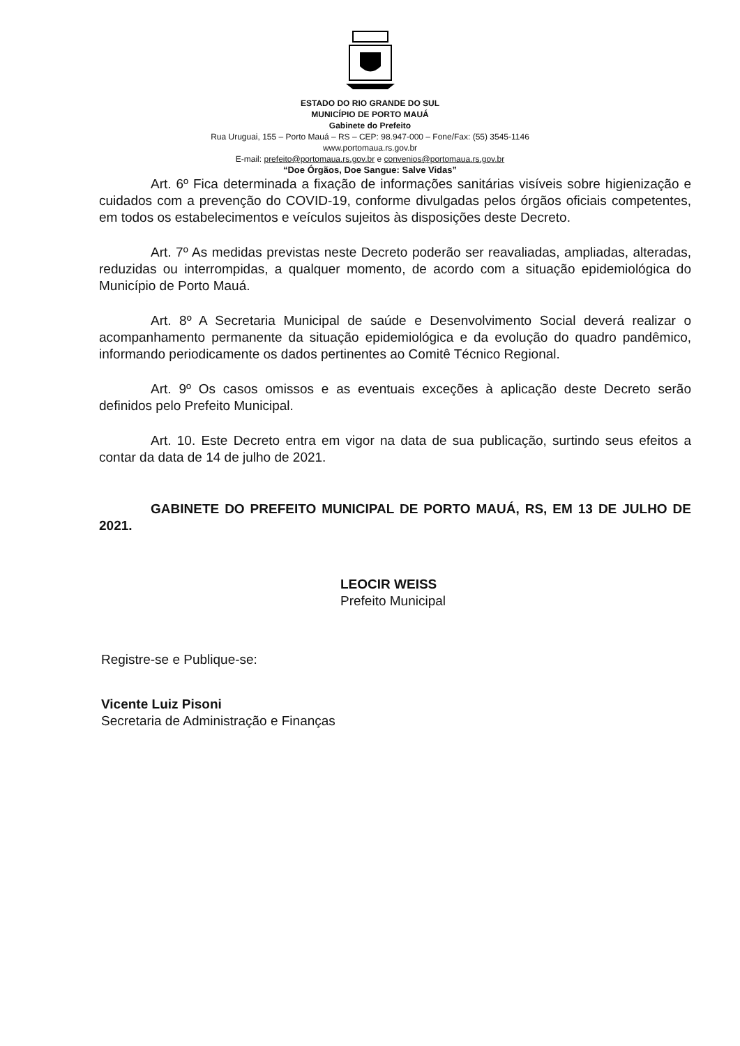ESTADO DO RIO GRANDE DO SUL
MUNICÍPIO DE PORTO MAUÁ
Gabinete do Prefeito
Rua Uruguai, 155 – Porto Mauá – RS – CEP: 98.947-000 – Fone/Fax: (55) 3545-1146
www.portomaua.rs.gov.br
E-mail: prefeito@portomaua.rs.gov.br e convenios@portomaua.rs.gov.br
“Doe Órgãos, Doe Sangue: Salve Vidas”
Art. 6º Fica determinada a fixação de informações sanitárias visíveis sobre higienização e cuidados com a prevenção do COVID-19, conforme divulgadas pelos órgãos oficiais competentes, em todos os estabelecimentos e veículos sujeitos às disposições deste Decreto.
Art. 7º As medidas previstas neste Decreto poderão ser reavaliadas, ampliadas, alteradas, reduzidas ou interrompidas, a qualquer momento, de acordo com a situação epidemiológica do Município de Porto Mauá.
Art. 8º A Secretaria Municipal de saúde e Desenvolvimento Social deverá realizar o acompanhamento permanente da situação epidemiológica e da evolução do quadro pandêmico, informando periodicamente os dados pertinentes ao Comitê Técnico Regional.
Art. 9º Os casos omissos e as eventuais exceções à aplicação deste Decreto serão definidos pelo Prefeito Municipal.
Art. 10. Este Decreto entra em vigor na data de sua publicação, surtindo seus efeitos a contar da data de 14 de julho de 2021.
GABINETE DO PREFEITO MUNICIPAL DE PORTO MAUÁ, RS, EM 13 DE JULHO DE 2021.
LEOCIR WEISS
Prefeito Municipal
Registre-se e Publique-se:
Vicente Luiz Pisoni
Secretaria de Administração e Finanças